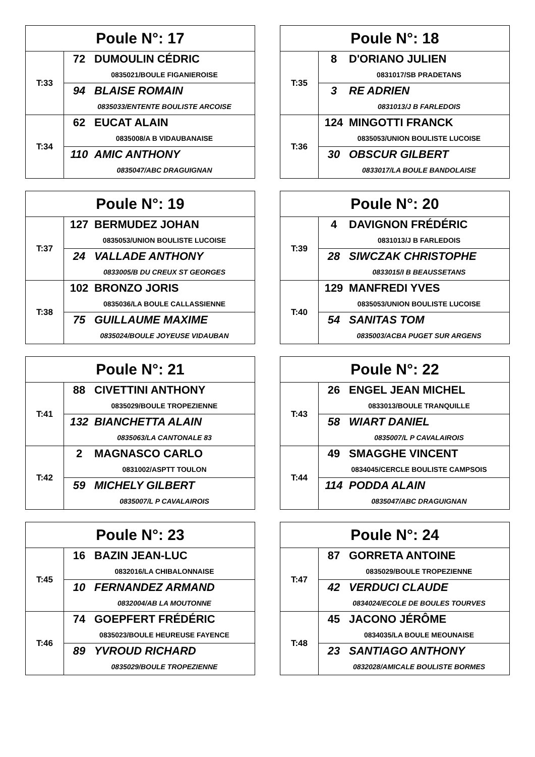| Poule N°: 17 | |
| --- | --- |
| T:33 | 72 DUMOULIN CÉDRIC 0835021/BOULE FIGANIEROISE 94 BLAISE ROMAIN 0835033/ENTENTE BOULISTE ARCOISE |
| T:34 | 62 EUCAT ALAIN 0835008/A B VIDAUBANAISE 110 AMIC ANTHONY 0835047/ABC DRAGUIGNAN |
| Poule N°: 18 | |
| --- | --- |
| T:35 | 8 D'ORIANO JULIEN 0831017/SB PRADETANS 3 RE ADRIEN 0831013/J B FARLEDOIS |
| T:36 | 124 MINGOTTI FRANCK 0835053/UNION BOULISTE LUCOISE 30 OBSCUR GILBERT 0833017/LA BOULE BANDOLAISE |
| Poule N°: 19 | |
| --- | --- |
| T:37 | 127 BERMUDEZ JOHAN 0835053/UNION BOULISTE LUCOISE 24 VALLADE ANTHONY 0833005/B DU CREUX ST GEORGES |
| T:38 | 102 BRONZO JORIS 0835036/LA BOULE CALLASSIENNE 75 GUILLAUME MAXIME 0835024/BOULE JOYEUSE VIDAUBAN |
| Poule N°: 20 | |
| --- | --- |
| T:39 | 4 DAVIGNON FRÉDÉRIC 0831013/J B FARLEDOIS 28 SIWCZAK CHRISTOPHE 0833015/I B BEAUSSETANS |
| T:40 | 129 MANFREDI YVES 0835053/UNION BOULISTE LUCOISE 54 SANITAS TOM 0835003/ACBA PUGET SUR ARGENS |
| Poule N°: 21 | |
| --- | --- |
| T:41 | 88 CIVETTINI ANTHONY 0835029/BOULE TROPEZIENNE 132 BIANCHETTA ALAIN 0835063/LA CANTONALE 83 |
| T:42 | 2 MAGNASCO CARLO 0831002/ASPTT TOULON 59 MICHELY GILBERT 0835007/L P CAVALAIROIS |
| Poule N°: 22 | |
| --- | --- |
| T:43 | 26 ENGEL JEAN MICHEL 0833013/BOULE TRANQUILLE 58 WIART DANIEL 0835007/L P CAVALAIROIS |
| T:44 | 49 SMAGGHE VINCENT 0834045/CERCLE BOULISTE CAMPSOIS 114 PODDA ALAIN 0835047/ABC DRAGUIGNAN |
| Poule N°: 23 | |
| --- | --- |
| T:45 | 16 BAZIN JEAN-LUC 0832016/LA CHIBALONNAISE 10 FERNANDEZ ARMAND 0832004/AB LA MOUTONNE |
| T:46 | 74 GOEPFERT FRÉDÉRIC 0835023/BOULE HEUREUSE FAYENCE 89 YVROUD RICHARD 0835029/BOULE TROPEZIENNE |
| Poule N°: 24 | |
| --- | --- |
| T:47 | 87 GORRETA ANTOINE 0835029/BOULE TROPEZIENNE 42 VERDUCI CLAUDE 0834024/ECOLE DE BOULES TOURVES |
| T:48 | 45 JACONO JÉRÔME 0834035/LA BOULE MEOUNAISE 23 SANTIAGO ANTHONY 0832028/AMICALE BOULISTE BORMES |